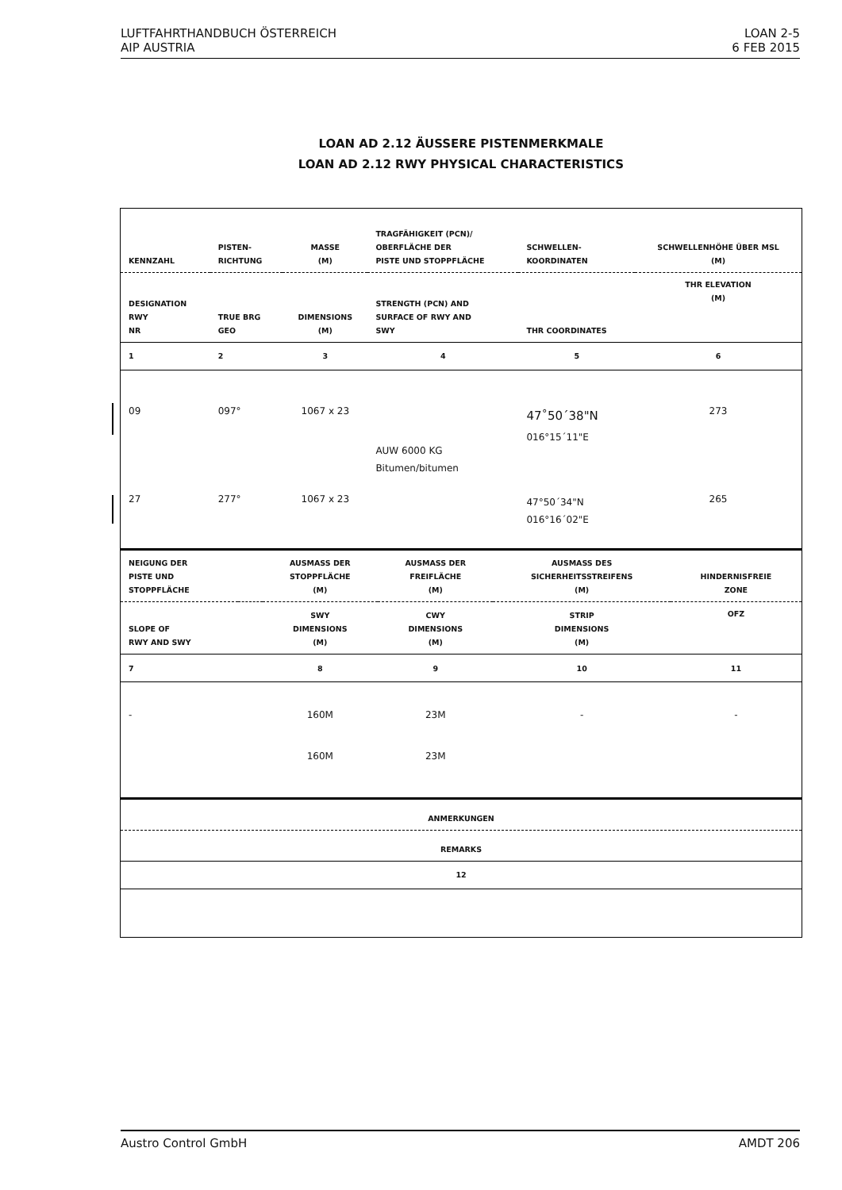LUFTFAHRTHANDBUCH ÖSTERREICH
AIP AUSTRIA
LOAN 2-5
6 FEB 2015
LOAN AD 2.12 ÄUSSERE PISTENMERKMALE
LOAN AD 2.12 RWY PHYSICAL CHARACTERISTICS
| KENNZAHL | PISTEN- RICHTUNG | MASSE (M) | TRAGFÄHIGKEIT (PCN)/ OBERFLÄCHE DER PISTE UND STOPPFLÄCHE | SCHWELLEN- KOORDINATEN | SCHWELLENHÖHE ÜBER MSL (M) |
| --- | --- | --- | --- | --- | --- |
| DESIGNATION RWY NR | TRUE BRG GEO | DIMENSIONS (M) | STRENGTH (PCN) AND SURFACE OF RWY AND SWY | THR COORDINATES | THR ELEVATION (M) |
| 1 | 2 | 3 | 4 | 5 | 6 |
| 09 | 097° | 1067 x 23 | AUW 6000 KG Bitumen/bitumen | 47˚50´38"N 016°15´11"E | 273 |
| 27 | 277° | 1067 x 23 | | 47°50´34"N 016°16´02"E | 265 |
| NEIGUNG DER PISTE UND STOPPFLÄCHE | | AUSMASS DER STOPPFLÄCHE (M) | AUSMASS DER FREIFLÄCHE (M) | AUSMASS DES SICHERHEITSSTREIFENS (M) | HINDERNISFREIE ZONE |
| --- | --- | --- | --- | --- | --- |
| SLOPE OF RWY AND SWY | | SWY DIMENSIONS (M) | CWY DIMENSIONS (M) | STRIP DIMENSIONS (M) | OFZ |
| 7 | | 8 | 9 | 10 | 11 |
| - | | 160M | 23M | - | - |
| | | 160M | 23M | | |
| ANMERKUNGEN |
| --- |
| REMARKS |
| 12 |
Austro Control GmbH AMDT 206